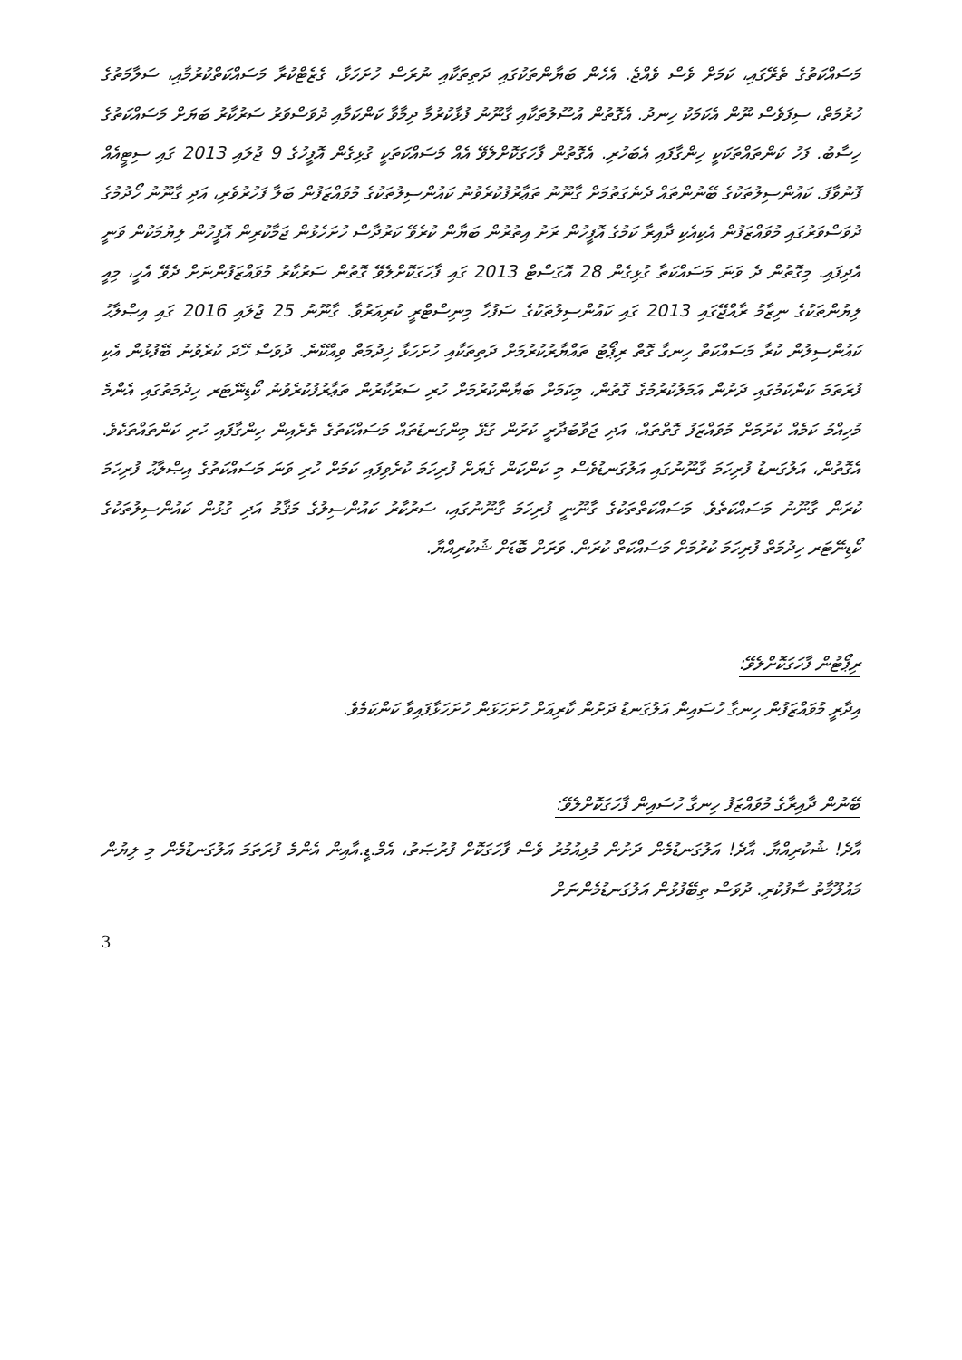މަސައްކަތުގެ ތެރޭގައި، ކަމަށް ވެސް ވެއްޖެ. އެހެން ބަޔާންތަކުގައި ދަތިތަކާއި ނުރަސް ހުށަހަޅާ، ގެޒެޓްކުރާ މަސައްކަތްކުރުމާއި، ސަލާމަތުގެ ހުރުމަތް، ސިފަވެސް ނޫން އެކަމަކު ހިނދު. އެގޮތުން އުސޫލުތަކާއި ގާނޫނު ފުޅާކުރުމާ ދިމާވާ ކަންކަމާއި ދުވަސްވަރު ސަރުކާރު ބަޔަށް މަސައްކަތުގެ ހިސާބު. ފަހު ކަންތައްތަކަކީ ހިންގާފައި އެބަހުރި. އެގޮތުން ފާހަގަކޮށްލެވޭ އެއް މަސައްކަތަކީ ގުޅިގެން އޮފީހުގެ 9 ޖުލައި 2013 ގައި ސިޓީއެއް ފޮނުވާފަ. ކައުންސިލުތަކުގެ ބޭނުންތައް ދެނެގަތުމަށް ގާނޫނު ތަޢާރުފުކުރެވުނު ކައުންސިލުތަކުގެ މުވައްޒަފުން ބަލާ ފަހުރުވެރި، އަދި ގާނޫނު ހޯދުމުގެ ދުވަސްވަރުގައި މުވައްޒަފުން އެކިއެކި ދާއިރާ ކަމުގެ އޮފީހުން ރަށު އިތުރުން ބަޔާން ކުރެވޭ ކަރުދާސް ހުށަހެޅުން ޖަމާކުރިން އޮފީހުން ލިޔުމަކުން ވަނީ އެދިފައި. މިގޮތުން ދެ ވަނަ މަސައްކަތާ ގުޅިގެން 28 އޮގަސްޓް 2013 ގައި ފާހަގަކޮށްލެވޭ ގޮތުން ސަރުކާރު މުވައްޒަފުންނަށް ދެވޭ އެހީ، މިއީ ލިޔުންތަކުގެ ނިޒާމު ރާއްޖޭގައި 2013 ގައި ކައުންސިލުތަކުގެ ސަފުހާ މިނިސްޓްރީ ކުރިއަރުވާ. ގާނޫނު 25 ޖުލައި 2016 ގައި އިޞްލާޙު ކައުންސިލުން ކުރާ މަސައްކަތް ހިނގާ ގޮތް ރިޕޯޓު ތައްޔާރުކުރުމަށް ދަތިތަކާއި ހުށަހަޅާ ޚިދުމަތް ވިއްކޭނެ. ދުވަސް ހޭދަ ކުރެވުނު ބޭފުޅުން އެކި ފުރަތަމަ ކަންކަމުގައި ދަށުން އަމަލުކުރުމުގެ ގޮތުން، މިކަމަށް ބަޔާންކުރުމަށް ހުރި ސަރުކާރުން ތަޢާރުފުކުރެވުނު ކޯޑިނޭޓަރ ހިދުމަތުގައި އެންމެ މުހިއްމު ކަމެއް ކުރުމަށް މުވައްޒަފު ގޮތްތައް، އަދި ޖަވާބުދާރީ ކުރުން ގުޅޭ މިންގަނޑުތައް މަސައްކަތުގެ ތެރެއިން ހިންގާފައި ހުރި ކަންތައްތަކެވެ. އެގޮތުން، އަލުގަނޑު ފުރިހަމަ ގާނޫނުގައި އަލުގަނޑުވެސް މި ކަންކަން ގެޔަށް ފުރިހަމަ ކުރެވިފައި ކަމަށް ހުރި ވަނަ މަސައްކަތުގެ އިޞްލާޙު ފުރިހަމަ ކުރަން ގާނޫނު މަސައްކަތެވެ. މަސައްކަތްތަކުގެ ގާނޫނީ ފުރިހަމަ ގާނޫނުގައި، ސަރުކާރު ކައުންސިލުގެ މަޤާމު އަދި ގުޅުން ކައުންސިލުތަކުގެ ކޯޑިނޭޓަރ ހިދުމަތް ފުރިހަމަ ކުރުމަށް މަސައްކަތް ކުރަން. ވަރަށް ބޮޑަށް ޝުކުރިއްޔާ.
ރިޕޯޓުން ފާހަގަކޮށްލެވޭ:
އިދާރީ މުވައްޒަފުން ހިނގާ ހުސައިން އަލުގަނޑު ދަށުން ކާރިއަށް ހުށަހަޅަން ހުށަހަޅާފައިވާ ކަންކަމެވެ.
ބޭނުން ދާއިރާގެ މުވައްޒަފު ހިނގާ ހުސައިން ފާހަގަކޮށްލެވޭ:
އާދެ! ޝުކުރިއްޔާ. އާދެ! އަލުގަނޑުމެން ދަށުން މުޅިއުމުރު ވެސް ފާހަގަކޮށް ފުރުޞަތު، އެމް.ޑީ.އާއިން އެންމެ ފުރަތަމަ އަލުގަނޑުމެން މި ލިޔުން މައުލޫމާތު ސާފުކުރި. ދުވަސް ތިބޭފުޅުން އަލުގަނޑުމެންނަށް
3